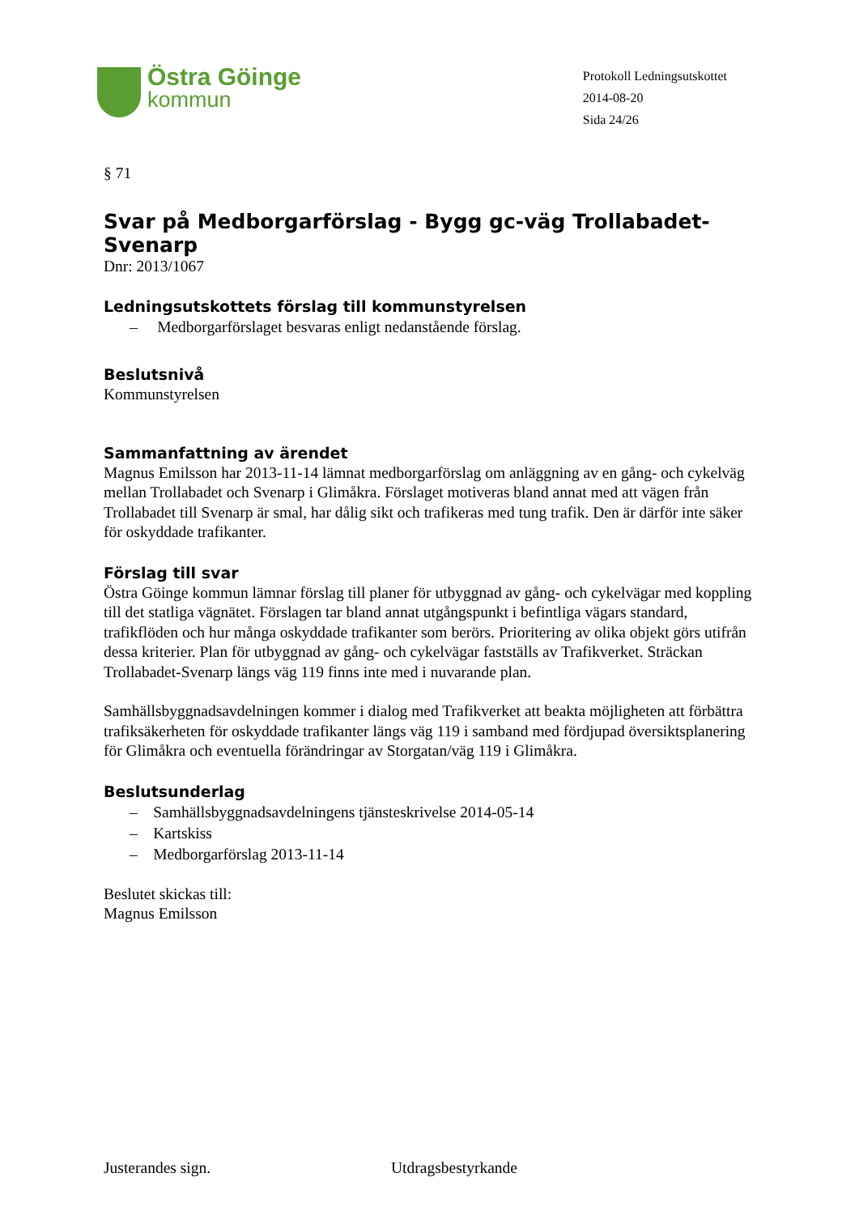Östra Göinge
kommun
Protokoll Ledningsutskottet
2014-08-20
Sida 24/26
§ 71
Svar på Medborgarförslag - Bygg gc-väg Trollabadet-Svenarp
Dnr: 2013/1067
Ledningsutskottets förslag till kommunstyrelsen
– Medborgarförslaget besvaras enligt nedanstående förslag.
Beslutsnivå
Kommunstyrelsen
Sammanfattning av ärendet
Magnus Emilsson har 2013-11-14 lämnat medborgarförslag om anläggning av en gång- och cykelväg mellan Trollabadet och Svenarp i Glimåkra. Förslaget motiveras bland annat med att vägen från Trollabadet till Svenarp är smal, har dålig sikt och trafikeras med tung trafik. Den är därför inte säker för oskyddade trafikanter.
Förslag till svar
Östra Göinge kommun lämnar förslag till planer för utbyggnad av gång- och cykelvägar med koppling till det statliga vägnätet. Förslagen tar bland annat utgångspunkt i befintliga vägars standard, trafikflöden och hur många oskyddade trafikanter som berörs. Prioritering av olika objekt görs utifrån dessa kriterier. Plan för utbyggnad av gång- och cykelvägar fastställs av Trafikverket. Sträckan Trollabadet-Svenarp längs väg 119 finns inte med i nuvarande plan.
Samhällsbyggnadsavdelningen kommer i dialog med Trafikverket att beakta möjligheten att förbättra trafiksäkerheten för oskyddade trafikanter längs väg 119 i samband med fördjupad översiktsplanering för Glimåkra och eventuella förändringar av Storgatan/väg 119 i Glimåkra.
Beslutsunderlag
– Samhällsbyggnadsavdelningens tjänsteskrivelse 2014-05-14
– Kartskiss
– Medborgarförslag 2013-11-14
Beslutet skickas till:
Magnus Emilsson
Justerandes sign. Utdragsbestyrkande